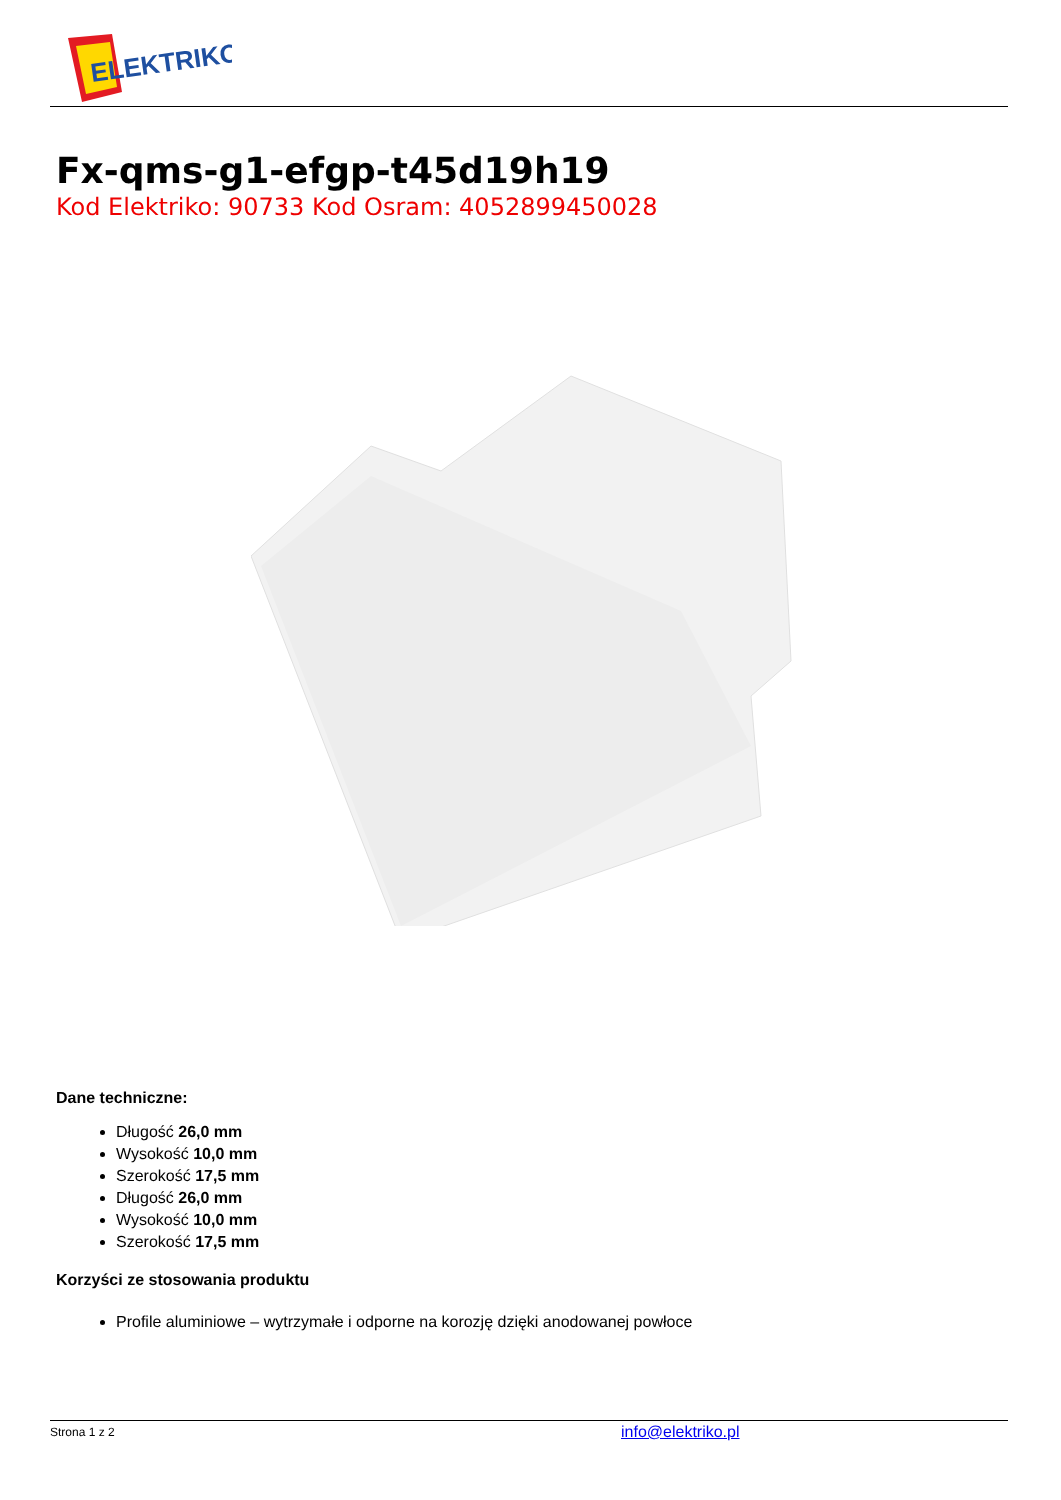ELEKTRIKO
Fx-qms-g1-efgp-t45d19h19
Kod Elektriko: 90733 Kod Osram: 4052899450028
Dane techniczne:
Długość 26,0 mm
Wysokość 10,0 mm
Szerokość 17,5 mm
Długość 26,0 mm
Wysokość 10,0 mm
Szerokość 17,5 mm
Korzyści ze stosowania produktu
Profile aluminiowe – wytrzymałe i odporne na korozję dzięki anodowanej powłoce
Strona 1 z 2 info@elektriko.pl